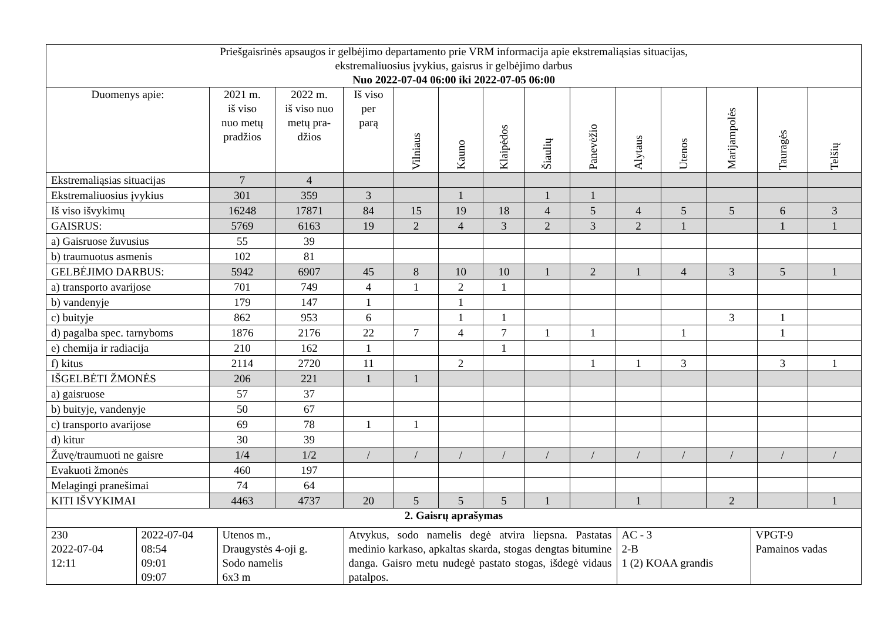| Priešgaisrinės apsaugos ir gelbėjimo departamento prie VRM informacija apie ekstremaliąsias situacijas, ekstremaliuosius įvykius, gaisrus ir gelbėjimo darbus Nuo 2022-07-04 06:00 iki 2022-07-05 06:00 | | | | | | | | | | | | | |
| Duomenys apie: | 2021 m. iš viso nuo metų pradžios | 2022 m. iš viso nuo metų pra- džios | Iš viso per parą | Vilniaus | Kauno | Klaipėdos | Šiaulių | Panevėžio | Alytaus | Utenos | Marijampolės | Tauragės | Telšių |
| Ekstremaliąsias situacijas | 7 | 4 | | | | | | | | | | | |
| Ekstremaliuosius įvykius | 301 | 359 | 3 | | 1 | | 1 | 1 | | | | | |
| Iš viso išvykimų | 16248 | 17871 | 84 | 15 | 19 | 18 | 4 | 5 | 4 | 5 | 5 | 6 | 3 |
| GAISRUS: | 5769 | 6163 | 19 | 2 | 4 | 3 | 2 | 3 | 2 | 1 | | 1 | 1 |
| a) Gaisruose žuvusius | 55 | 39 | | | | | | | | | | | |
| b) traumuotus asmenis | 102 | 81 | | | | | | | | | | | |
| GELBĖJIMO DARBUS: | 5942 | 6907 | 45 | 8 | 10 | 10 | 1 | 2 | 1 | 4 | 3 | 5 | 1 |
| a) transporto avarijose | 701 | 749 | 4 | 1 | 2 | 1 | | | | | | | |
| b) vandenyje | 179 | 147 | 1 | | 1 | | | | | | | | |
| c) buityje | 862 | 953 | 6 | | 1 | 1 | | | | | 3 | 1 | |
| d) pagalba spec. tarnyboms | 1876 | 2176 | 22 | 7 | 4 | 7 | 1 | 1 | | 1 | | 1 | |
| e) chemija ir radiacija | 210 | 162 | 1 | | | 1 | | | | | | | |
| f) kitus | 2114 | 2720 | 11 | | 2 | | | 1 | 1 | 3 | | 3 | 1 |
| IŠGELBĖTI ŽMONĖS | 206 | 221 | 1 | 1 | | | | | | | | | |
| a) gaisruose | 57 | 37 | | | | | | | | | | | |
| b) buityje, vandenyje | 50 | 67 | | | | | | | | | | | |
| c) transporto avarijose | 69 | 78 | 1 | 1 | | | | | | | | | |
| d) kitur | 30 | 39 | | | | | | | | | | | |
| Žuvę/traumuoti ne gaisre | 1/4 | 1/2 | / | / | / | / | / | / | / | / | / | / | / |
| Evakuoti žmonės | 460 | 197 | | | | | | | | | | | |
| Melagingi pranešimai | 74 | 64 | | | | | | | | | | | |
| KITI IŠVYKIMAI | 4463 | 4737 | 20 | 5 | 5 | 5 | 1 | | 1 | | 2 | | 1 |
| 2. Gaisrų aprašymas | | | | | | | | | | | | | |
| / 230 2022-07-04 12:11 / 2022-07-04 08:54 09:01 09:07 / Utenos m., Draugystės 4-oji g. Sodo namelis 6x3 m / Atvykus, sodo namelis degė atvira liepsna. Pastatas medinio karkaso, apkaltas skarda, stogas dengtas bitumine danga. Gaisro metu nudegė pastato stogas, išdegė vidaus patalpos. / AC - 3 2-B 1 (2) KOAA grandis / VPGT-9 Pamainos vadas / | | | | | | | | | | | | | |